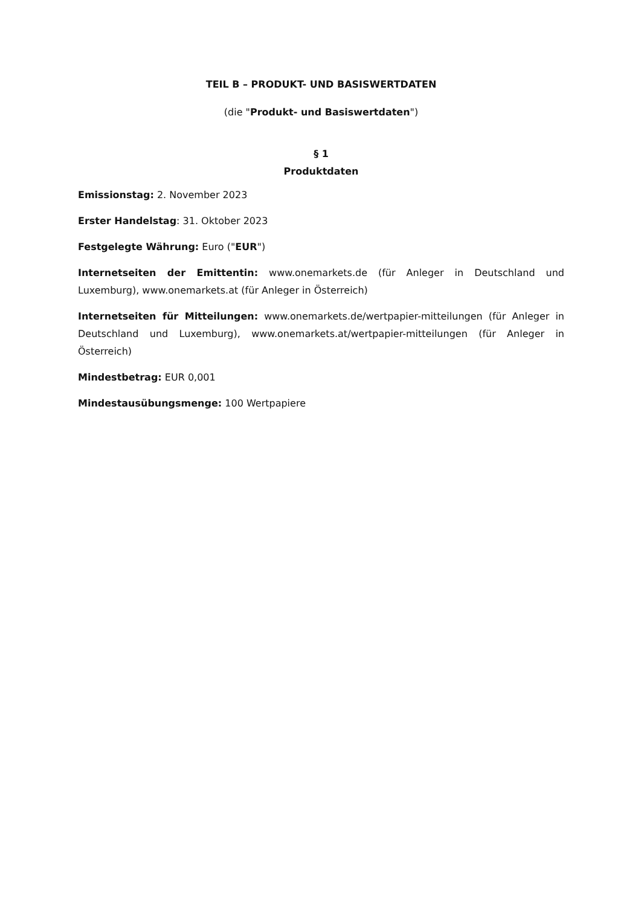TEIL B – PRODUKT- UND BASISWERTDATEN
(die "Produkt- und Basiswertdaten")
§ 1
Produktdaten
Emissionstag: 2. November 2023
Erster Handelstag: 31. Oktober 2023
Festgelegte Währung: Euro ("EUR")
Internetseiten der Emittentin: www.onemarkets.de (für Anleger in Deutschland und Luxemburg), www.onemarkets.at (für Anleger in Österreich)
Internetseiten für Mitteilungen: www.onemarkets.de/wertpapier-mitteilungen (für Anleger in Deutschland und Luxemburg), www.onemarkets.at/wertpapier-mitteilungen (für Anleger in Österreich)
Mindestbetrag: EUR 0,001
Mindestausübungsmenge: 100 Wertpapiere